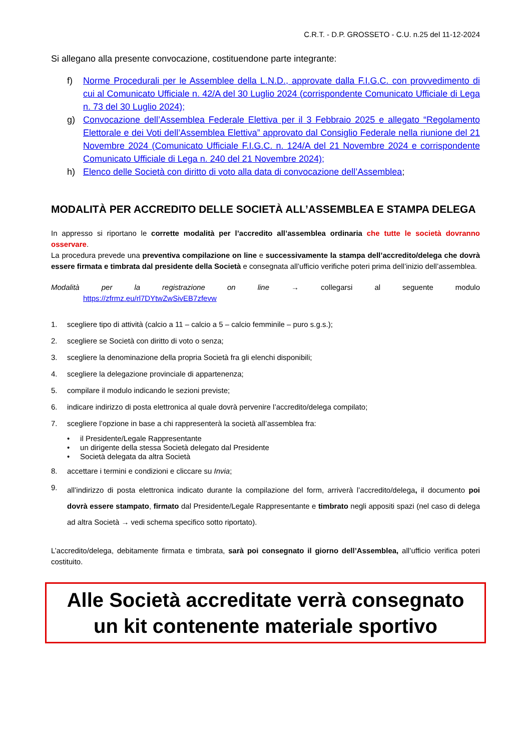C.R.T. - D.P. GROSSETO - C.U. n.25 del 11-12-2024
Si allegano alla presente convocazione, costituendone parte integrante:
f) Norme Procedurali per le Assemblee della L.N.D., approvate dalla F.I.G.C. con provvedimento di cui al Comunicato Ufficiale n. 42/A del 30 Luglio 2024 (corrispondente Comunicato Ufficiale di Lega n. 73 del 30 Luglio 2024);
g) Convocazione dell’Assemblea Federale Elettiva per il 3 Febbraio 2025 e allegato “Regolamento Elettorale e dei Voti dell’Assemblea Elettiva” approvato dal Consiglio Federale nella riunione del 21 Novembre 2024 (Comunicato Ufficiale F.I.G.C. n. 124/A del 21 Novembre 2024 e corrispondente Comunicato Ufficiale di Lega n. 240 del 21 Novembre 2024);
h) Elenco delle Società con diritto di voto alla data di convocazione dell’Assemblea;
MODALITÀ PER ACCREDITO DELLE SOCIETÀ ALL’ASSEMBLEA E STAMPA DELEGA
In appresso si riportano le corrette modalità per l’accredito all’assemblea ordinaria che tutte le società dovranno osservare.
La procedura prevede una preventiva compilazione on line e successivamente la stampa dell’accredito/delega che dovrà essere firmata e timbrata dal presidente della Società e consegnata all’ufficio verifiche poteri prima dell’inizio dell’assemblea.
Modalità per la registrazione on line → collegarsi al seguente modulo
https://zfrmz.eu/rl7DYtwZwSivEB7zfevw
1. scegliere tipo di attività (calcio a 11 – calcio a 5 – calcio femminile – puro s.g.s.);
2. scegliere se Società con diritto di voto o senza;
3. scegliere la denominazione della propria Società fra gli elenchi disponibili;
4. scegliere la delegazione provinciale di appartenenza;
5. compilare il modulo indicando le sezioni previste;
6. indicare indirizzo di posta elettronica al quale dovrà pervenire l’accredito/delega compilato;
7. scegliere l’opzione in base a chi rappresenterà la società all’assemblea fra:
• il Presidente/Legale Rappresentante
• un dirigente della stessa Società delegato dal Presidente
• Società delegata da altra Società
8. accettare i termini e condizioni e cliccare su Invia;
9. all’indirizzo di posta elettronica indicato durante la compilazione del form, arriverà l’accredito/delega, il documento poi dovrà essere stampato, firmato dal Presidente/Legale Rappresentante e timbrato negli appositi spazi (nel caso di delega ad altra Società → vedi schema specifico sotto riportato).
L’accredito/delega, debitamente firmata e timbrata, sarà poi consegnato il giorno dell’Assemblea, all’ufficio verifica poteri costituito.
Alle Società accreditate verrà consegnato
un kit contenente materiale sportivo